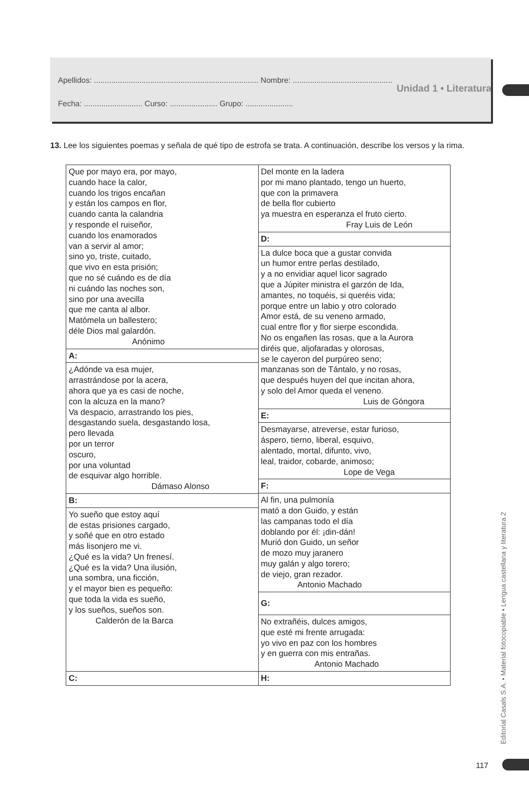Unidad 1 • Literatura
Apellidos: ............................................................................ Nombre: ..............................................
Fecha: ........................... Curso: ...................... Grupo: ......................
13. Lee los siguientes poemas y señala de qué tipo de estrofa se trata. A continuación, describe los versos y la rima.
| Que por mayo era, por mayo, cuando hace la calor, cuando los trigos encañan y están los campos en flor, cuando canta la calandria y responde el ruiseñor, cuando los enamorados van a servir al amor; sino yo, triste, cuitado, que vivo en esta prisión; que no sé cuándo es de día ni cuándo las noches son, sino por una avecilla que me canta al albor. Matómela un ballestero; déle Dios mal galardón. Anónimo | Del monte en la ladera por mi mano plantado, tengo un huerto, que con la primavera de bella flor cubierto ya muestra en esperanza el fruto cierto. Fray Luis de León |
| | D: |
| | La dulce boca que a gustar convida un humor entre perlas destilado, y a no envidiar aquel licor sagrado que a Júpiter ministra el garzón de Ida, amantes, no toquéis, si queréis vida; porque entre un labio y otro colorado Amor está, de su veneno armado, cual entre flor y flor sierpe escondida. No os engañen las rosas, que a la Aurora diréis que, aljofaradas y olorosas, se le cayeron del purpúreo seno; manzanas son de Tántalo, y no rosas, que después huyen del que incitan ahora, y solo del Amor queda el veneno. Luis de Góngora |
| A: | |
| ¿Adónde va esa mujer, arrastrándose por la acera, ahora que ya es casi de noche, con la alcuza en la mano? Va despacio, arrastrando los pies, desgastando suela, desgastando losa, pero llevada por un terror oscuro, por una voluntad de esquivar algo horrible. Dámaso Alonso | |
| | E: |
| | Desmayarse, atreverse, estar furioso, áspero, tierno, liberal, esquivo, alentado, mortal, difunto, vivo, leal, traidor, cobarde, animoso; Lope de Vega |
| | F: |
| | Al fin, una pulmonía mató a don Guido, y están las campanas todo el día doblando por él: ¡din-dán! Murió don Guido, un señor de mozo muy jaranero muy galán y algo torero; de viejo, gran rezador. Antonio Machado |
| B: | |
| Yo sueño que estoy aquí de estas prisiones cargado, y soñé que en otro estado más lisonjero me vi. ¿Qué es la vida? Un frenesí. ¿Qué es la vida? Una ilusión, una sombra, una ficción, y el mayor bien es pequeño: que toda la vida es sueño, y los sueños, sueños son. Calderón de la Barca | |
| | G: |
| | No extrañéis, dulces amigos, que esté mi frente arrugada: yo vivo en paz con los hombres y en guerra con mis entrañas. Antonio Machado |
| C: | |
| | H: |
Editorial Casals S.A. • Material fotocopiable • Lengua castellana y literatura 2
117